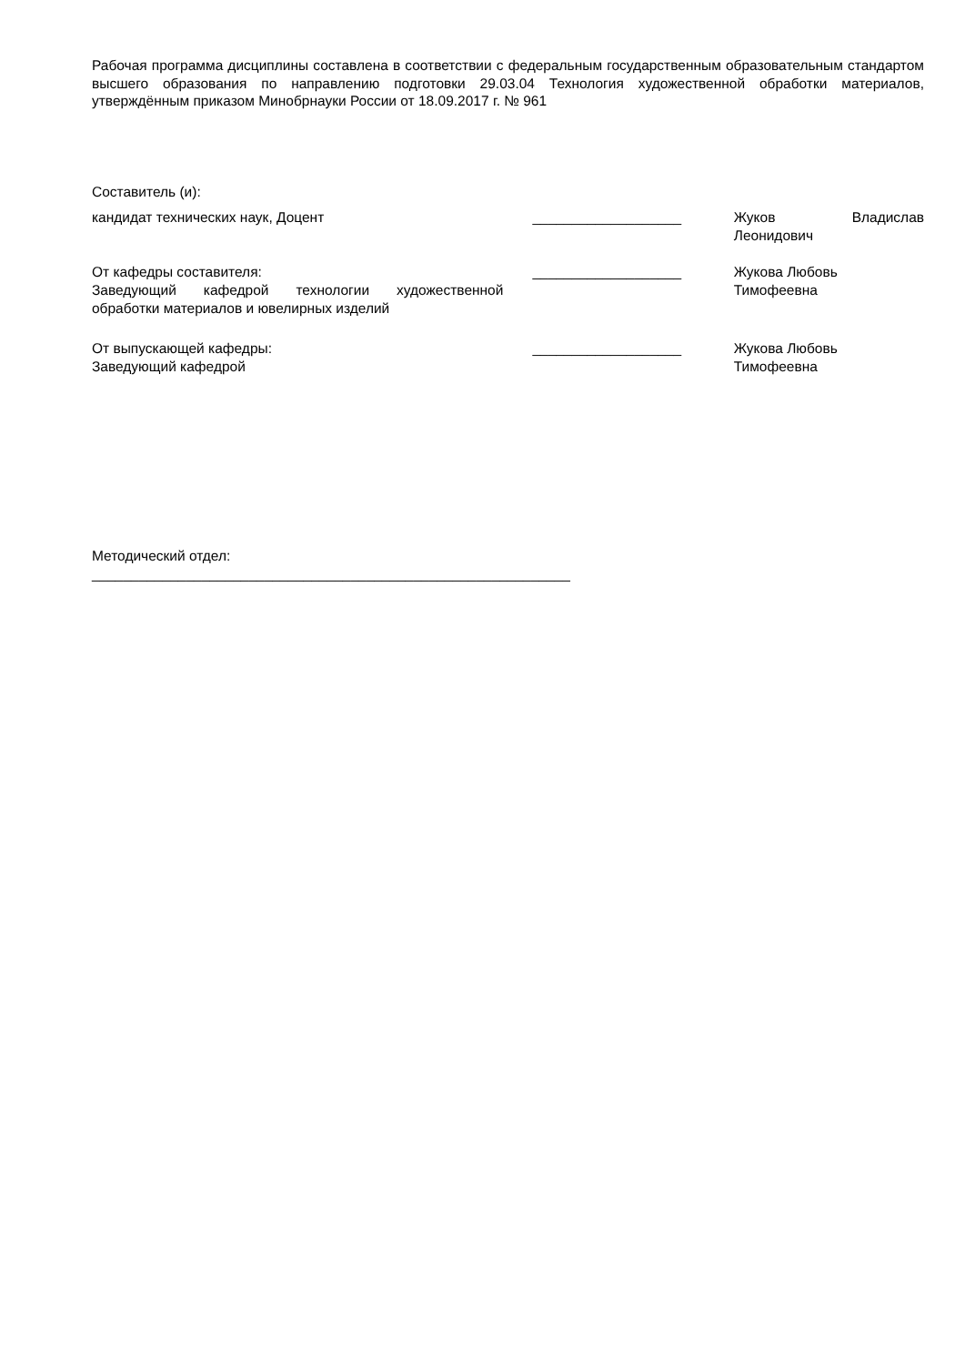Рабочая программа дисциплины составлена в соответствии с федеральным государственным образовательным стандартом высшего образования по направлению подготовки 29.03.04 Технология художественной обработки материалов, утверждённым приказом Минобрнауки России от 18.09.2017 г. № 961
Составитель (и):
кандидат технических наук, Доцент ___________________ Жуков Владислав Леонидович
От кафедры составителя:
Заведующий кафедрой технологии художественной обработки материалов и ювелирных изделий
___________________ Жукова Любовь
Тимофеевна
От выпускающей кафедры:
Заведующий кафедрой
___________________ Жукова Любовь
Тимофеевна
Методический отдел:
_____________________________________________________________